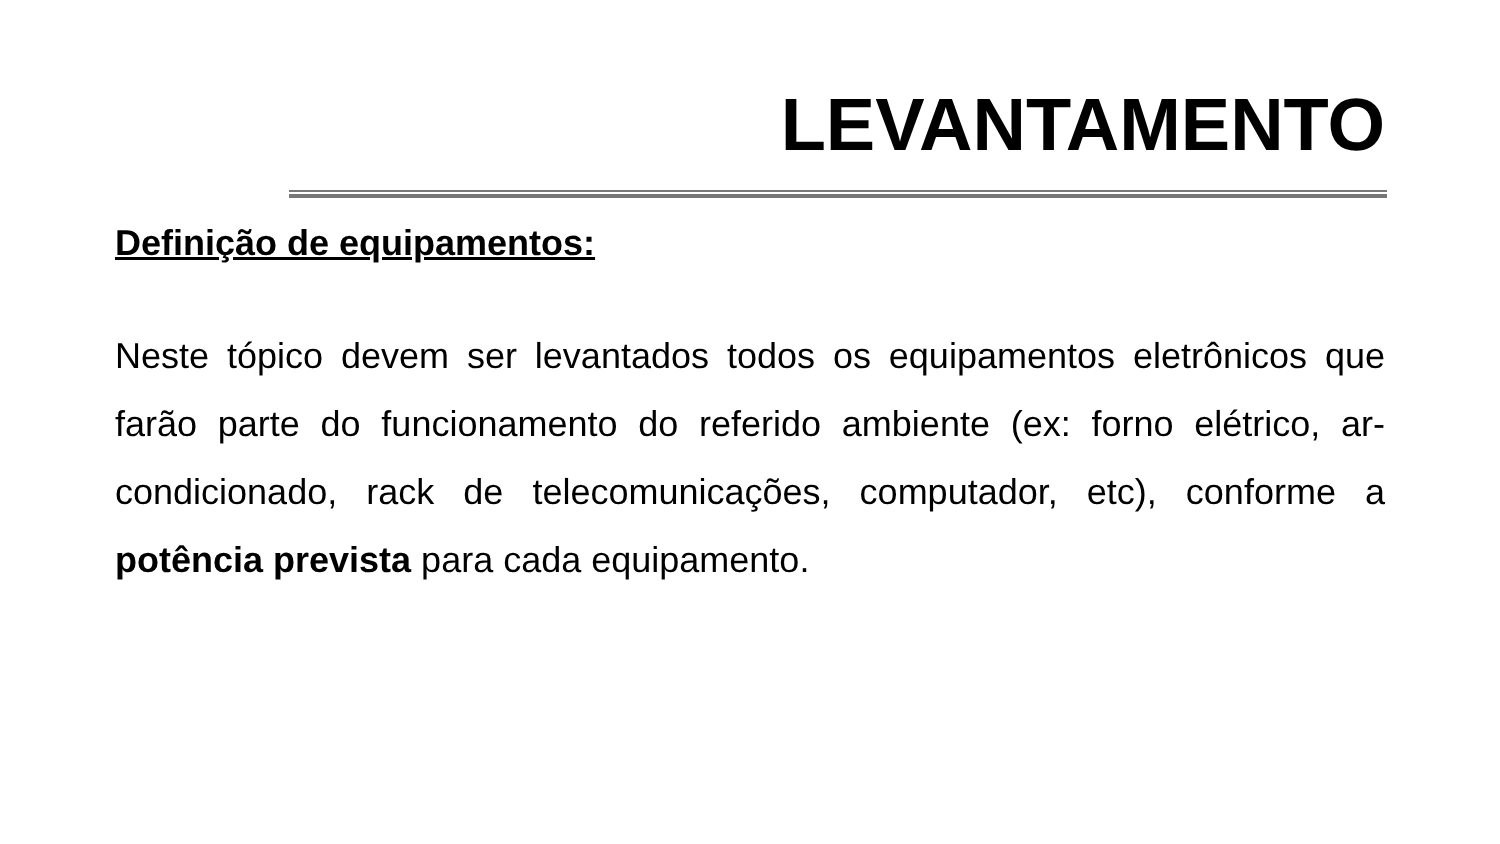LEVANTAMENTO
Definição de equipamentos:
Neste tópico devem ser levantados todos os equipamentos eletrônicos que farão parte do funcionamento do referido ambiente (ex: forno elétrico, ar-condicionado, rack de telecomunicações, computador, etc), conforme a potência prevista para cada equipamento.